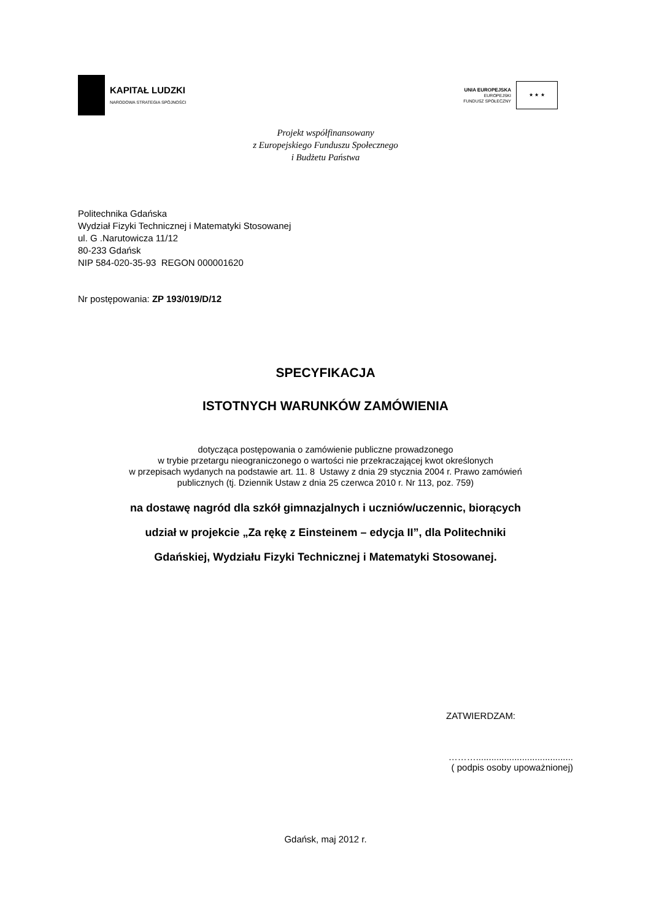KAPITAŁ LUDZKI
NARODOWA STRATEGIA SPÓJNOŚCI
UNIA EUROPEJSKA
EUROPEJSKI
FUNDUSZ SPOŁECZNY
★ ★ ★
Projekt współfinansowany
z Europejskiego Funduszu Społecznego
i Budżetu Państwa
Politechnika Gdańska
Wydział Fizyki Technicznej i Matematyki Stosowanej
ul. G .Narutowicza 11/12
80-233 Gdańsk
NIP 584-020-35-93 REGON 000001620
Nr postępowania: ZP 193/019/D/12
SPECYFIKACJA
ISTOTNYCH WARUNKÓW ZAMÓWIENIA
dotycząca postępowania o zamówienie publiczne prowadzonego
w trybie przetargu nieograniczonego o wartości nie przekraczającej kwot określonych
w przepisach wydanych na podstawie art. 11. 8 Ustawy z dnia 29 stycznia 2004 r. Prawo zamówień
publicznych (tj. Dziennik Ustaw z dnia 25 czerwca 2010 r. Nr 113, poz. 759)
na dostawę nagród dla szkół gimnazjalnych i uczniów/uczennic, biorących
udział w projekcie „Za rękę z Einsteinem – edycja II”, dla Politechniki
Gdańskiej, Wydziału Fizyki Technicznej i Matematyki Stosowanej.
ZATWIERDZAM:
………......................................
( podpis osoby upoważnionej)
Gdańsk, maj 2012 r.